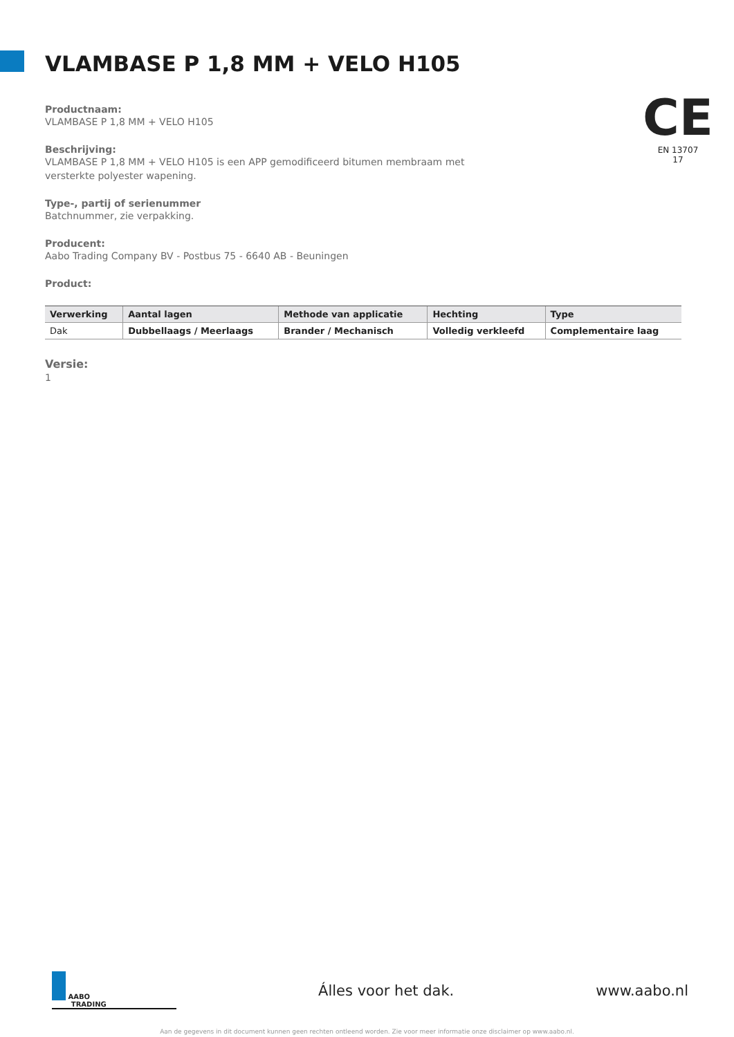VLAMBASE P 1,8 MM + VELO H105
CE
EN 13707
17
Productnaam:
VLAMBASE P 1,8 MM + VELO H105
Beschrijving:
VLAMBASE P 1,8 MM + VELO H105 is een APP gemodificeerd bitumen membraam met
versterkte polyester wapening.
Type-, partij of serienummer
Batchnummer, zie verpakking.
Producent:
Aabo Trading Company BV - Postbus 75 - 6640 AB - Beuningen
Product:
| Verwerking | Aantal lagen | Methode van applicatie | Hechting | Type |
| --- | --- | --- | --- | --- |
| Dak | Dubbellaags / Meerlaags | Brander / Mechanisch | Volledig verkleefd | Complementaire laag |
Versie:
1
AABO
TRADING
Álles voor het dak. www.aabo.nl
Aan de gegevens in dit document kunnen geen rechten ontleend worden. Zie voor meer informatie onze disclaimer op www.aabo.nl.